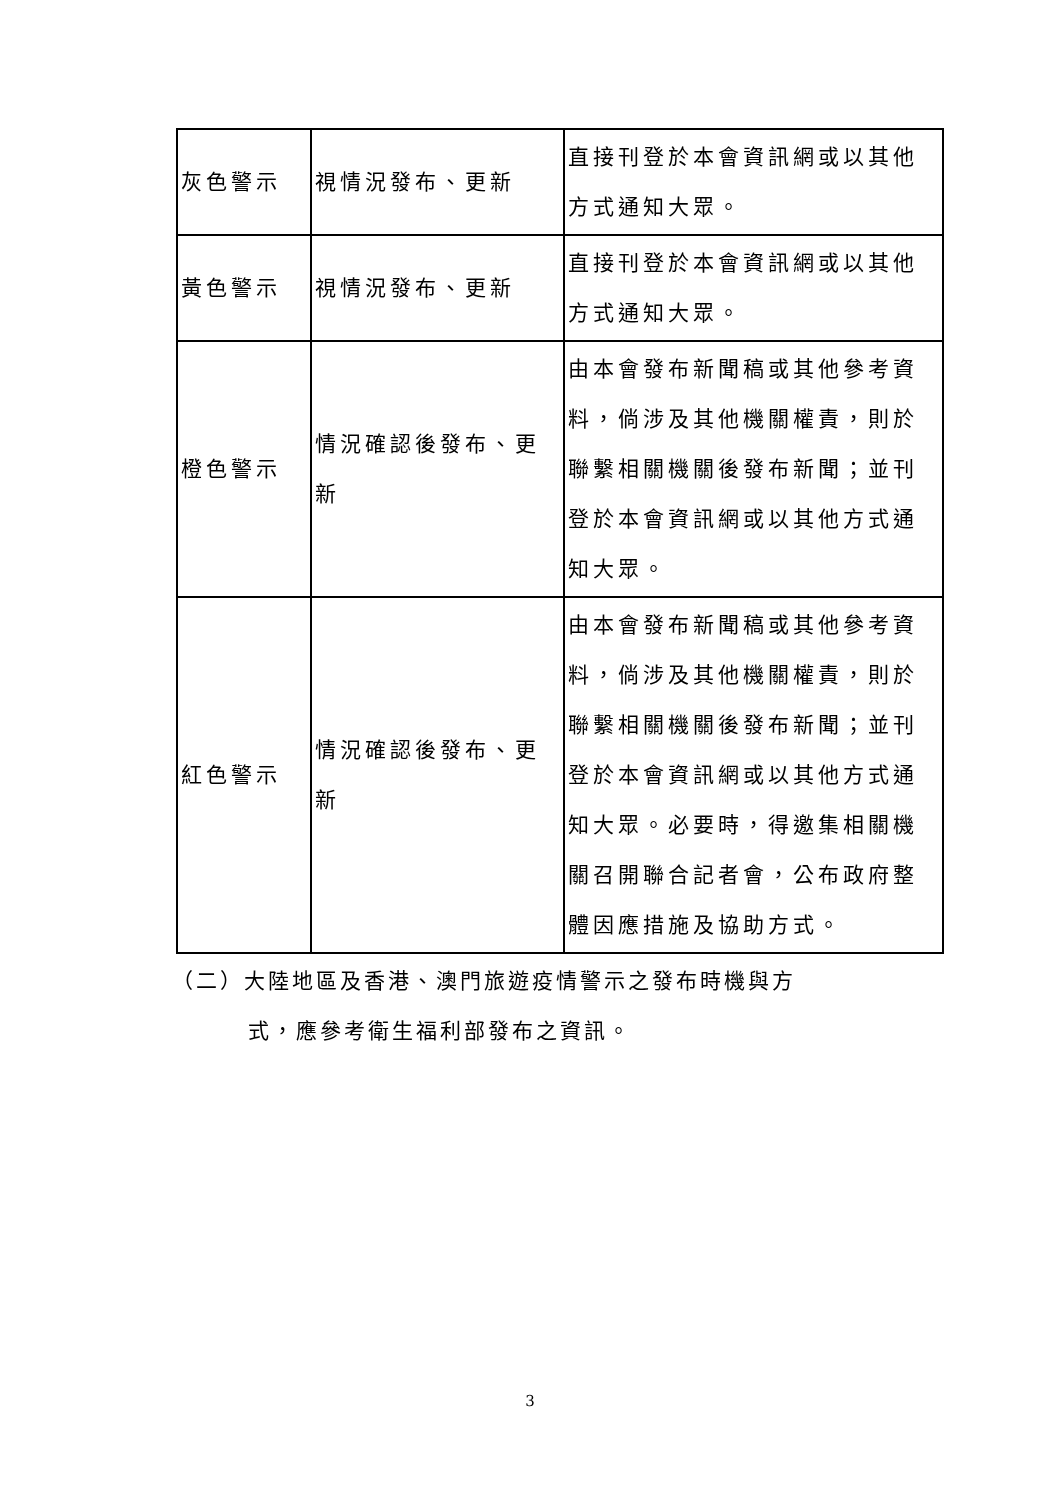| 灰色警示 | 視情況發布、更新 | 直接刊登於本會資訊網或以其他方式通知大眾。 |
| 黃色警示 | 視情況發布、更新 | 直接刊登於本會資訊網或以其他方式通知大眾。 |
| 橙色警示 | 情況確認後發布、更新 | 由本會發布新聞稿或其他參考資料，倘涉及其他機關權責，則於聯繫相關機關後發布新聞；並刊登於本會資訊網或以其他方式通知大眾。 |
| 紅色警示 | 情況確認後發布、更新 | 由本會發布新聞稿或其他參考資料，倘涉及其他機關權責，則於聯繫相關機關後發布新聞；並刊登於本會資訊網或以其他方式通知大眾。必要時，得邀集相關機關召開聯合記者會，公布政府整體因應措施及協助方式。 |
（二）大陸地區及香港、澳門旅遊疫情警示之發布時機與方
式，應參考衛生福利部發布之資訊。
3